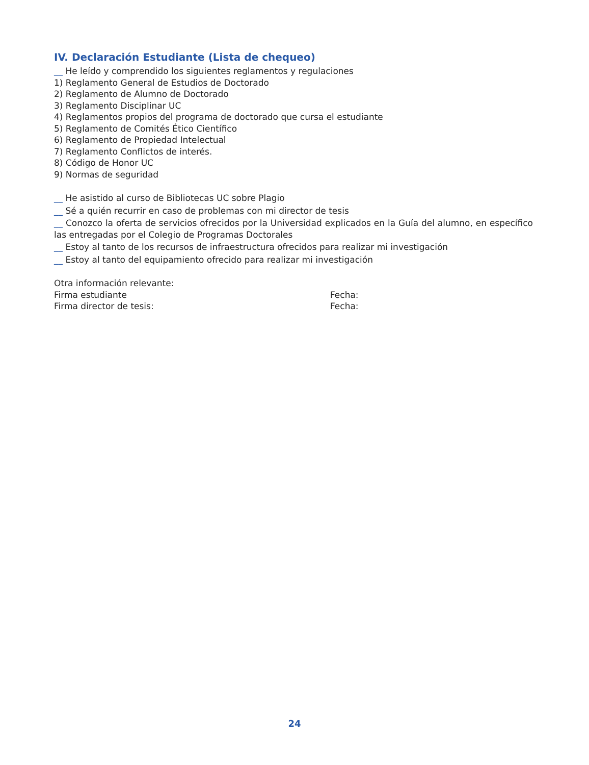IV. Declaración Estudiante (Lista de chequeo)
__ He leído y comprendido los siguientes reglamentos y regulaciones
1) Reglamento General de Estudios de Doctorado
2) Reglamento de Alumno de Doctorado
3) Reglamento Disciplinar UC
4) Reglamentos propios del programa de doctorado que cursa el estudiante
5) Reglamento de Comités Ético Científico
6) Reglamento de Propiedad Intelectual
7) Reglamento Conflictos de interés.
8) Código de Honor UC
9) Normas de seguridad
__ He asistido al curso de Bibliotecas UC sobre Plagio
__ Sé a quién recurrir en caso de problemas con mi director de tesis
__ Conozco la oferta de servicios ofrecidos por la Universidad explicados en la Guía del alumno, en específico las entregadas por el Colegio de Programas Doctorales
__ Estoy al tanto de los recursos de infraestructura ofrecidos para realizar mi investigación
__ Estoy al tanto del equipamiento ofrecido para realizar mi investigación
Otra información relevante:
Firma estudiante Fecha:
Firma director de tesis: Fecha:
24